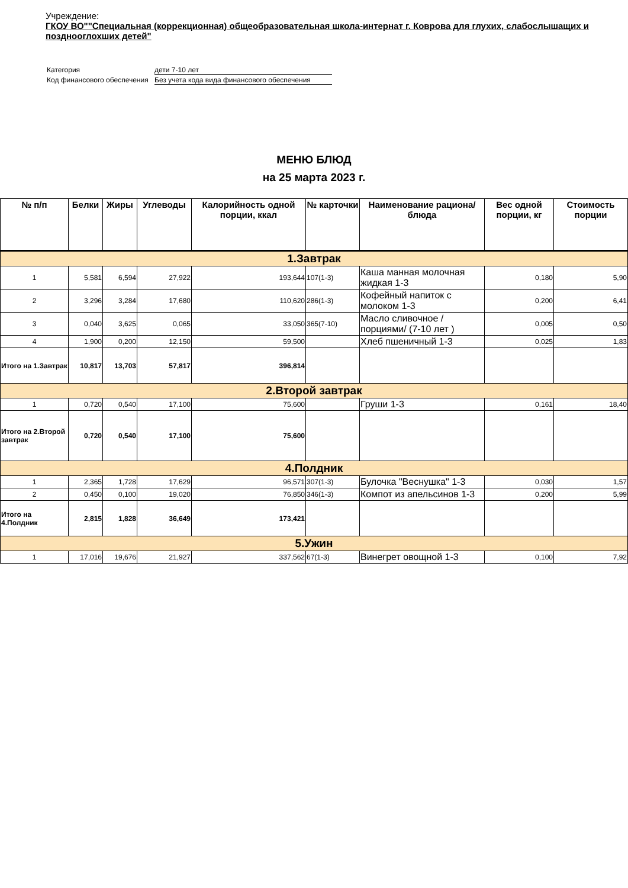Учреждение:
ГКОУ ВО""Специальная (коррекционная) общеобразовательная школа-интернат г. Коврова для глухих, слабослышащих и позднооглохших детей"
| Категория | дети 7-10 лет |
| Код финансового обеспечения | Без учета кода вида финансового обеспечения |
МЕНЮ БЛЮД
на 25 марта 2023 г.
| № п/п | Белки | Жиры | Углеводы | Калорийность одной порции, ккал | № карточки | Наименование рациона/ блюда | Вес одной порции, кг | Стоимость порции |
| --- | --- | --- | --- | --- | --- | --- | --- | --- |
| 1.Завтрак | | | | | | | | |
| 1 | 5,581 | 6,594 | 27,922 | 193,644 | 107(1-3) | Каша манная молочная жидкая 1-3 | 0,180 | 5,90 |
| 2 | 3,296 | 3,284 | 17,680 | 110,620 | 286(1-3) | Кофейный напиток с молоком 1-3 | 0,200 | 6,41 |
| 3 | 0,040 | 3,625 | 0,065 | 33,050 | 365(7-10) | Масло сливочное /порциями/ (7-10 лет ) | 0,005 | 0,50 |
| 4 | 1,900 | 0,200 | 12,150 | 59,500 | | Хлеб пшеничный 1-3 | 0,025 | 1,83 |
| Итого на 1.Завтрак | 10,817 | 13,703 | 57,817 | 396,814 | | | | |
| 2.Второй завтрак | | | | | | | | |
| 1 | 0,720 | 0,540 | 17,100 | 75,600 | | Груши 1-3 | 0,161 | 18,40 |
| Итого на 2.Второй завтрак | 0,720 | 0,540 | 17,100 | 75,600 | | | | |
| 4.Полдник | | | | | | | | |
| 1 | 2,365 | 1,728 | 17,629 | 96,571 | 307(1-3) | Булочка "Веснушка" 1-3 | 0,030 | 1,57 |
| 2 | 0,450 | 0,100 | 19,020 | 76,850 | 346(1-3) | Компот из апельсинов 1-3 | 0,200 | 5,99 |
| Итого на 4.Полдник | 2,815 | 1,828 | 36,649 | 173,421 | | | | |
| 5.Ужин | | | | | | | | |
| 1 | 17,016 | 19,676 | 21,927 | 337,562 | 67(1-3) | Винегрет овощной 1-3 | 0,100 | 7,92 |